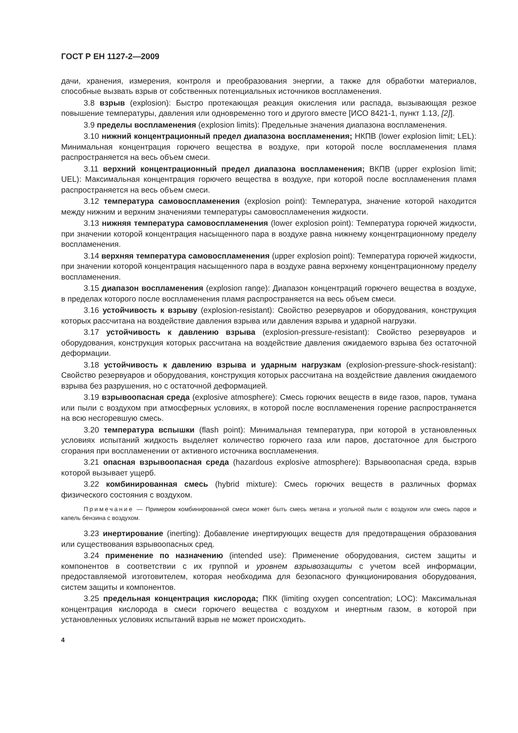ГОСТ Р ЕН 1127-2—2009
дачи, хранения, измерения, контроля и преобразования энергии, а также для обработки материалов, способные вызвать взрыв от собственных потенциальных источников воспламенения.
3.8 взрыв (explosion): Быстро протекающая реакция окисления или распада, вызывающая резкое повышение температуры, давления или одновременно того и другого вместе [ИСО 8421-1, пункт 1.13, [2]].
3.9 пределы воспламенения (explosion limits): Предельные значения диапазона воспламенения.
3.10 нижний концентрационный предел диапазона воспламенения; НКПВ (lower explosion limit; LEL): Минимальная концентрация горючего вещества в воздухе, при которой после воспламенения пламя распространяется на весь объем смеси.
3.11 верхний концентрационный предел диапазона воспламенения; ВКПВ (upper explosion limit; UEL): Максимальная концентрация горючего вещества в воздухе, при которой после воспламенения пламя распространяется на весь объем смеси.
3.12 температура самовоспламенения (explosion point): Температура, значение которой находится между нижним и верхним значениями температуры самовоспламенения жидкости.
3.13 нижняя температура самовоспламенения (lower explosion point): Температура горючей жидкости, при значении которой концентрация насыщенного пара в воздухе равна нижнему концентрационному пределу воспламенения.
3.14 верхняя температура самовоспламенения (upper explosion point): Температура горючей жидкости, при значении которой концентрация насыщенного пара в воздухе равна верхнему концентрационному пределу воспламенения.
3.15 диапазон воспламенения (explosion range): Диапазон концентраций горючего вещества в воздухе, в пределах которого после воспламенения пламя распространяется на весь объем смеси.
3.16 устойчивость к взрыву (explosion-resistant): Свойство резервуаров и оборудования, конструкция которых рассчитана на воздействие давления взрыва или давления взрыва и ударной нагрузки.
3.17 устойчивость к давлению взрыва (explosion-pressure-resistant): Свойство резервуаров и оборудования, конструкция которых рассчитана на воздействие давления ожидаемого взрыва без остаточной деформации.
3.18 устойчивость к давлению взрыва и ударным нагрузкам (explosion-pressure-shock-resistant): Свойство резервуаров и оборудования, конструкция которых рассчитана на воздействие давления ожидаемого взрыва без разрушения, но с остаточной деформацией.
3.19 взрывоопасная среда (explosive atmosphere): Смесь горючих веществ в виде газов, паров, тумана или пыли с воздухом при атмосферных условиях, в которой после воспламенения горение распространяется на всю несгоревшую смесь.
3.20 температура вспышки (flash point): Минимальная температура, при которой в установленных условиях испытаний жидкость выделяет количество горючего газа или паров, достаточное для быстрого сгорания при воспламенении от активного источника воспламенения.
3.21 опасная взрывоопасная среда (hazardous explosive atmosphere): Взрывоопасная среда, взрыв которой вызывает ущерб.
3.22 комбинированная смесь (hybrid mixture): Смесь горючих веществ в различных формах физического состояния с воздухом.
Примечание — Примером комбинированной смеси может быть смесь метана и угольной пыли с воздухом или смесь паров и капель бензина с воздухом.
3.23 инертирование (inerting): Добавление инертирующих веществ для предотвращения образования или существования взрывоопасных сред.
3.24 применение по назначению (intended use): Применение оборудования, систем защиты и компонентов в соответствии с их группой и уровнем взрывозащиты с учетом всей информации, предоставляемой изготовителем, которая необходима для безопасного функционирования оборудования, систем защиты и компонентов.
3.25 предельная концентрация кислорода; ПКК (limiting oxygen concentration; LOC): Максимальная концентрация кислорода в смеси горючего вещества с воздухом и инертным газом, в которой при установленных условиях испытаний взрыв не может происходить.
4